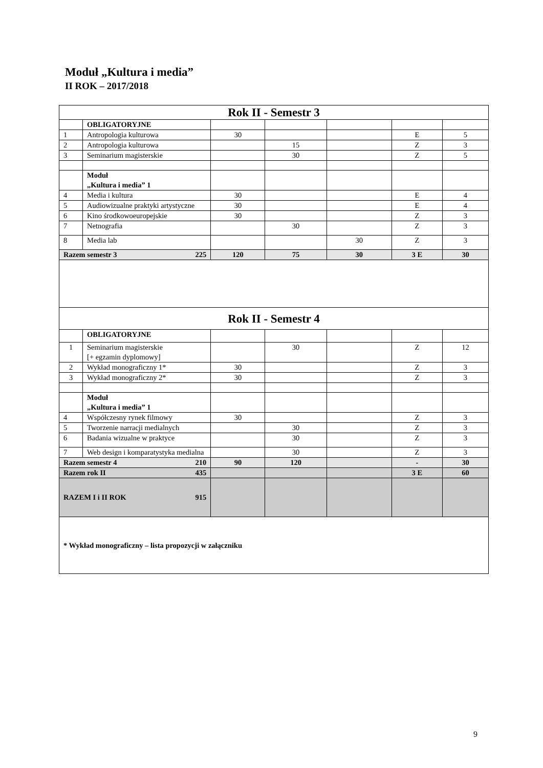Moduł „Kultura i media”
II ROK – 2017/2018
| Rok II - Semestr 3 | | | | | | |
| | OBLIGATORYJNE | | | | | |
| 1 | Antropologia kulturowa | 30 | | | E | 5 |
| 2 | Antropologia kulturowa | | 15 | | Z | 3 |
| 3 | Seminarium magisterskie | | 30 | | Z | 5 |
| | Moduł „Kultura i media” 1 | | | | | |
| 4 | Media i kultura | 30 | | | E | 4 |
| 5 | Audiowizualne praktyki artystyczne | 30 | | | E | 4 |
| 6 | Kino środkowoeuropejskie | 30 | | | Z | 3 |
| 7 | Netnografia | | 30 | | Z | 3 |
| 8 | Media lab | | | 30 | Z | 3 |
| Razem semestr 3 225 | | 120 | 75 | 30 | 3 E | 30 |
| Rok II - Semestr 4 | | | | | | |
| | OBLIGATORYJNE | | | | | |
| 1 | Seminarium magisterskie [+ egzamin dyplomowy] | | 30 | | Z | 12 |
| 2 | Wykład monograficzny 1* | 30 | | | Z | 3 |
| 3 | Wykład monograficzny 2* | 30 | | | Z | 3 |
| | Moduł „Kultura i media” 1 | | | | | |
| 4 | Współczesny rynek filmowy | 30 | | | Z | 3 |
| 5 | Tworzenie narracji medialnych | | 30 | | Z | 3 |
| 6 | Badania wizualne w praktyce | | 30 | | Z | 3 |
| 7 | Web design i komparatystyka medialna | | 30 | | Z | 3 |
| Razem semestr 4 210 | | 90 | 120 | | - | 30 |
| Razem rok II 435 | | | | | 3 E | 60 |
| RAZEM I i II ROK 915 | | | | | | |
| * Wykład monograficzny – lista propozycji w załączniku | | | | | | |
9